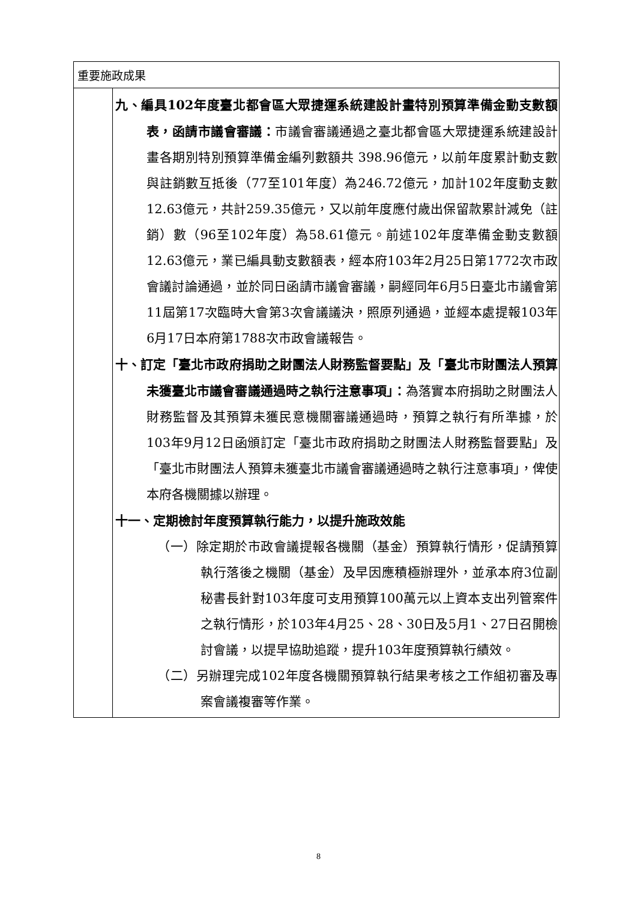| 重要施政成果 | |
| --- | --- |
| | 九、編具102年度臺北都會區大眾捷運系統建設計畫特別預算準備金動支數額表，函請市議會審議： 市議會審議通過之臺北都會區大眾捷運系統建設計畫各期別特別預算準備金編列數額共 398.96億元，以前年度累計動支數與註銷數互抵後（77至101年度）為246.72億元，加計102年度動支數12.63億元，共計259.35億元，又以前年度應付歲出保留款累計減免（註銷）數（96至102年度）為58.61億元。前述102年度準備金動支數額12.63億元，業已編具動支數額表，經本府103年2月25日第1772次市政會議討論通過，並於同日函請市議會審議，嗣經同年6月5日臺北市議會第11屆第17次臨時大會第3次會議議決，照原列通過，並經本處提報103年6月17日本府第1788次市政會議報告。 十、訂定「臺北市政府捐助之財團法人財務監督要點」及「臺北市財團法人預算未獲臺北市議會審議通過時之執行注意事項」： 為落實本府捐助之財團法人財務監督及其預算未獲民意機關審議通過時，預算之執行有所準據，於103年9月12日函頒訂定「臺北市政府捐助之財團法人財務監督要點」及「臺北市財團法人預算未獲臺北市議會審議通過時之執行注意事項」，俾使本府各機關據以辦理。 十一、定期檢討年度預算執行能力，以提升施政效能 （一）除定期於市政會議提報各機關（基金）預算執行情形，促請預算執行落後之機關（基金）及早因應積極辦理外，並承本府3位副秘書長針對103年度可支用預算100萬元以上資本支出列管案件之執行情形，於103年4月25、28、30日及5月1、27日召開檢討會議，以提早協助追蹤，提升103年度預算執行績效。 （二）另辦理完成102年度各機關預算執行結果考核之工作組初審及專案會議複審等作業。 |
8